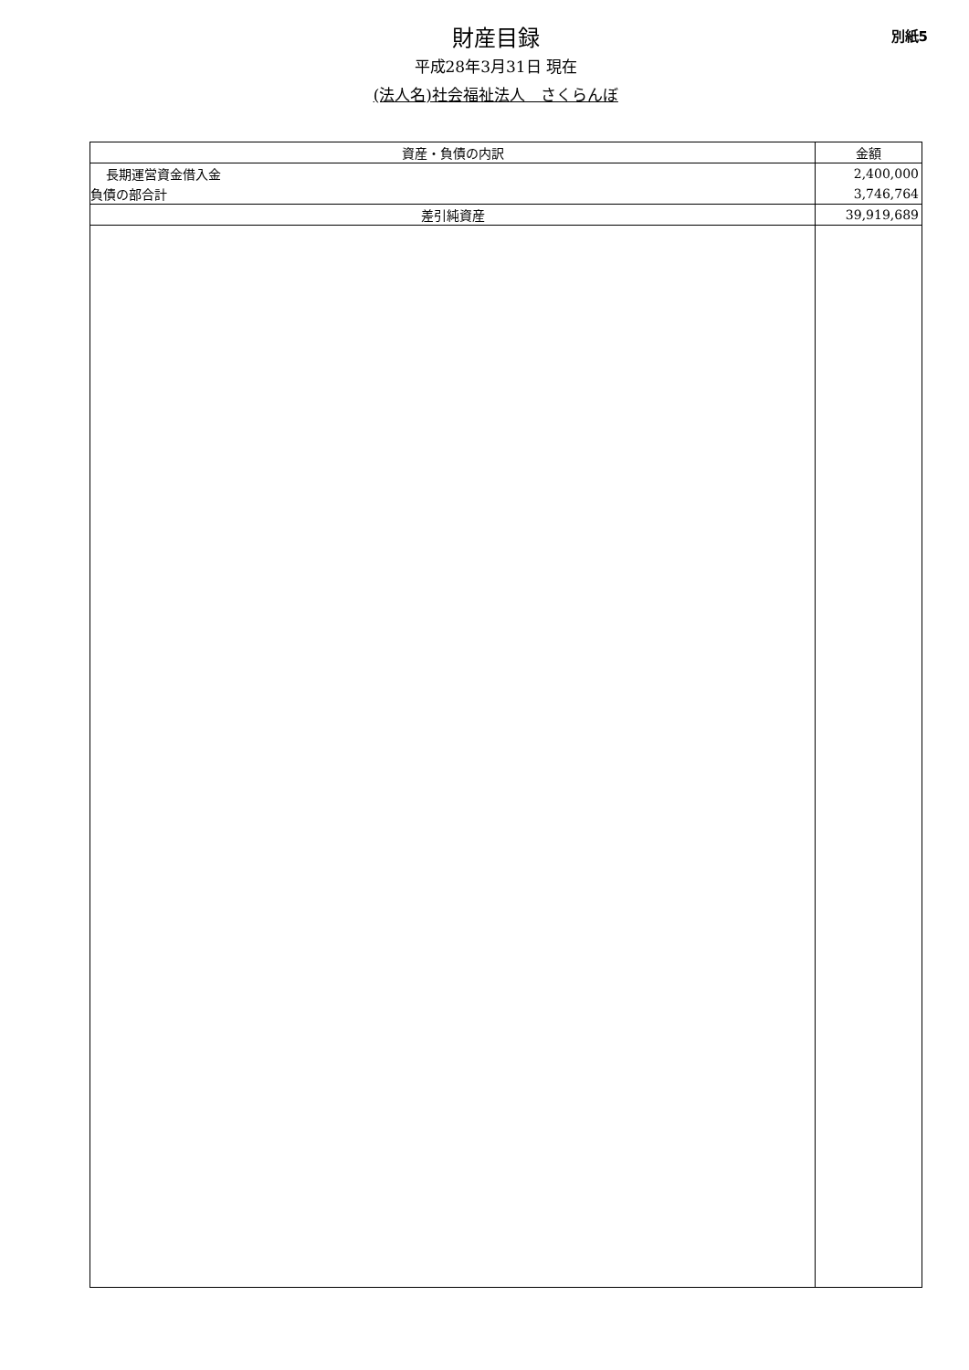財産目録
平成28年3月31日 現在
(法人名)社会福祉法人　さくらんぼ
別紙5
| 資産・負債の内訳 | 金額 |
| --- | --- |
| 長期運営資金借入金 | 2,400,000 |
| 負債の部合計 | 3,746,764 |
| 差引純資産 | 39,919,689 |